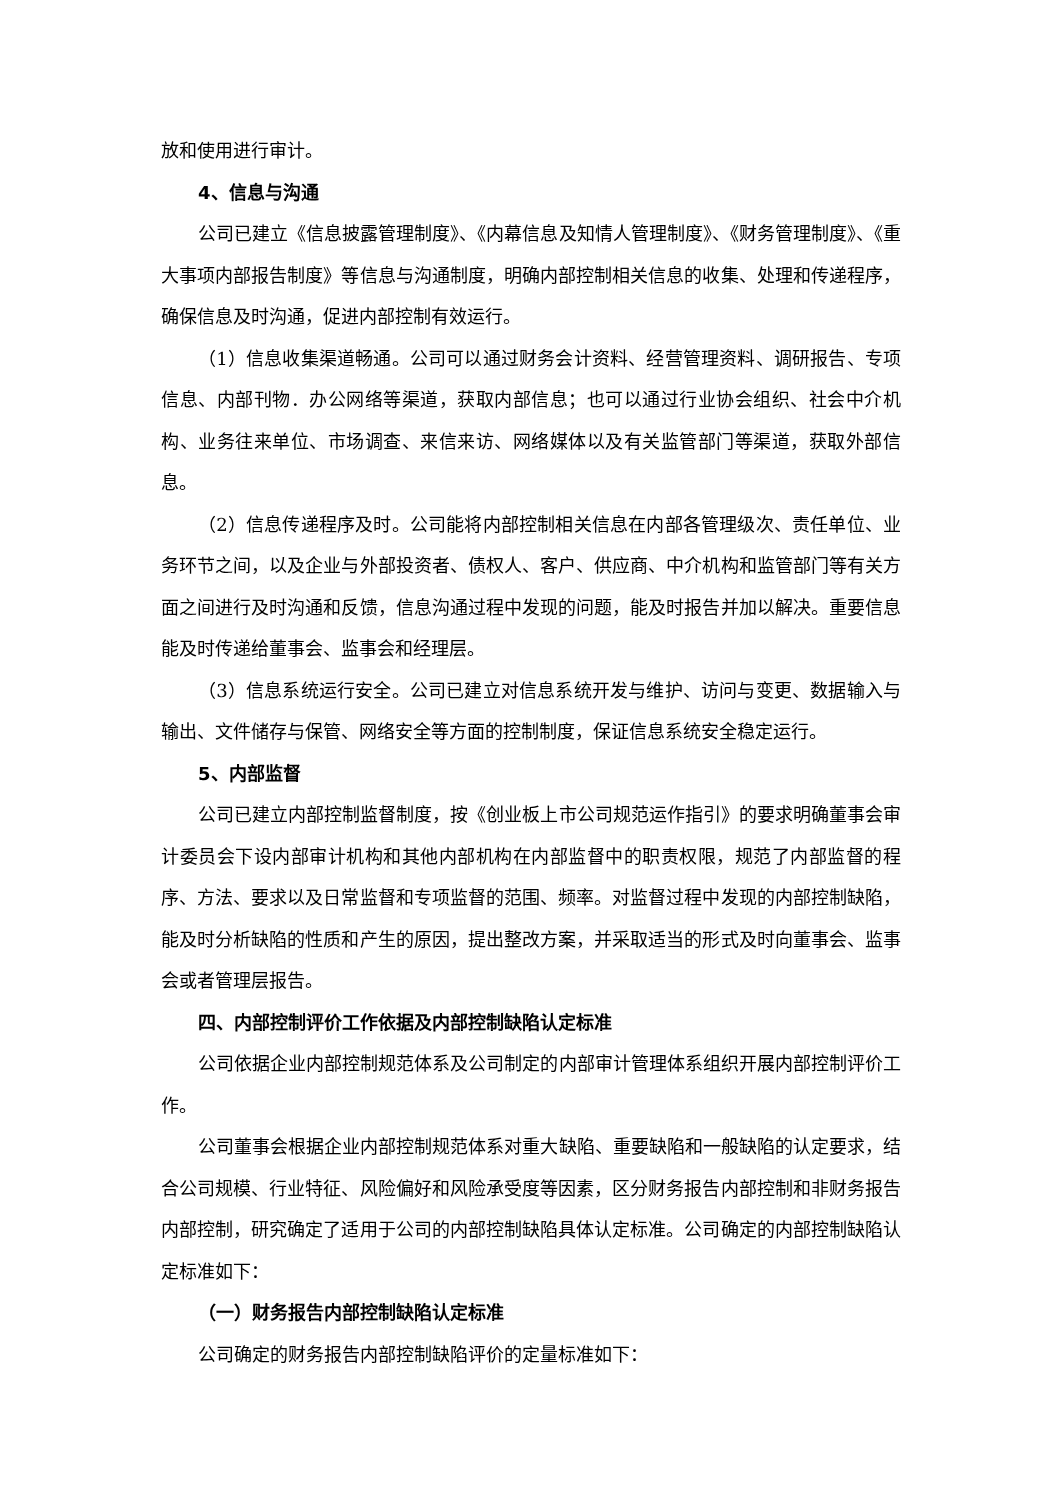放和使用进行审计。
4、信息与沟通
公司已建立《信息披露管理制度》、《内幕信息及知情人管理制度》、《财务管理制度》、《重大事项内部报告制度》等信息与沟通制度，明确内部控制相关信息的收集、处理和传递程序，确保信息及时沟通，促进内部控制有效运行。
（1）信息收集渠道畅通。公司可以通过财务会计资料、经营管理资料、调研报告、专项信息、内部刊物．办公网络等渠道，获取内部信息；也可以通过行业协会组织、社会中介机构、业务往来单位、市场调查、来信来访、网络媒体以及有关监管部门等渠道，获取外部信息。
（2）信息传递程序及时。公司能将内部控制相关信息在内部各管理级次、责任单位、业务环节之间，以及企业与外部投资者、债权人、客户、供应商、中介机构和监管部门等有关方面之间进行及时沟通和反馈，信息沟通过程中发现的问题，能及时报告并加以解决。重要信息能及时传递给董事会、监事会和经理层。
（3）信息系统运行安全。公司已建立对信息系统开发与维护、访问与变更、数据输入与输出、文件储存与保管、网络安全等方面的控制制度，保证信息系统安全稳定运行。
5、内部监督
公司已建立内部控制监督制度，按《创业板上市公司规范运作指引》的要求明确董事会审计委员会下设内部审计机构和其他内部机构在内部监督中的职责权限，规范了内部监督的程序、方法、要求以及日常监督和专项监督的范围、频率。对监督过程中发现的内部控制缺陷，能及时分析缺陷的性质和产生的原因，提出整改方案，并采取适当的形式及时向董事会、监事会或者管理层报告。
四、内部控制评价工作依据及内部控制缺陷认定标准
公司依据企业内部控制规范体系及公司制定的内部审计管理体系组织开展内部控制评价工作。
公司董事会根据企业内部控制规范体系对重大缺陷、重要缺陷和一般缺陷的认定要求，结合公司规模、行业特征、风险偏好和风险承受度等因素，区分财务报告内部控制和非财务报告内部控制，研究确定了适用于公司的内部控制缺陷具体认定标准。公司确定的内部控制缺陷认定标准如下：
（一）财务报告内部控制缺陷认定标准
公司确定的财务报告内部控制缺陷评价的定量标准如下：